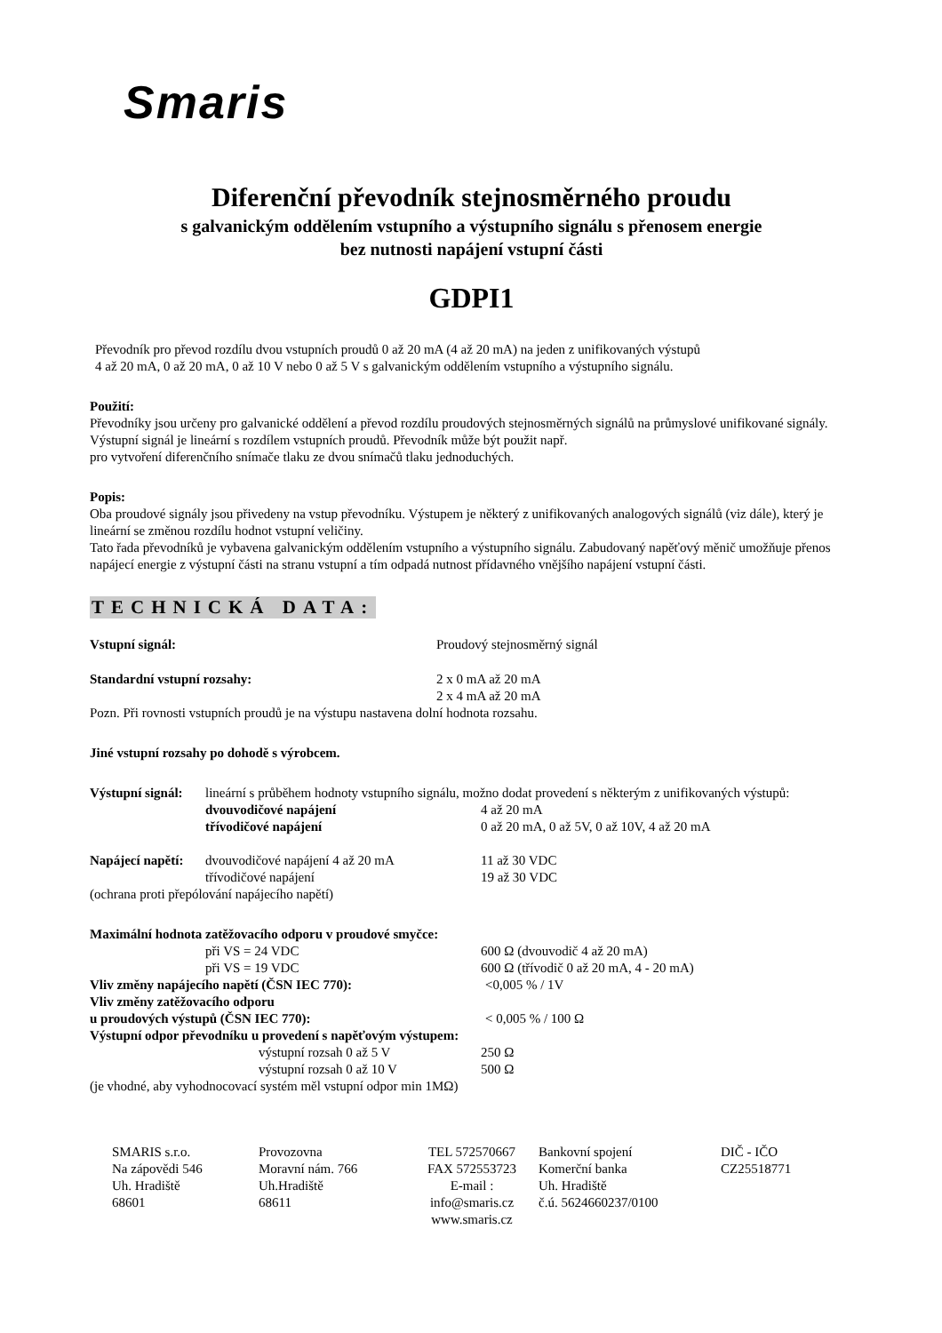Smaris
Diferenční převodník stejnosměrného proudu
s galvanickým oddělením vstupního a výstupního signálu s přenosem energie
bez nutnosti napájení vstupní části
GDPI1
Převodník pro převod rozdílu dvou vstupních proudů 0 až 20 mA (4 až 20 mA) na jeden z unifikovaných výstupů
4 až 20 mA, 0 až 20 mA, 0 až 10 V nebo 0 až 5 V s galvanickým oddělením vstupního a výstupního signálu.
Použití:
Převodníky jsou určeny pro galvanické oddělení a převod rozdílu proudových stejnosměrných signálů na průmyslové unifikované signály. Výstupní signál je lineární s rozdílem vstupních proudů. Převodník může být použit např.
pro vytvoření diferenčního snímače tlaku ze dvou snímačů tlaku jednoduchých.
Popis:
Oba proudové signály jsou přivedeny na vstup převodníku. Výstupem je některý z unifikovaných analogových signálů (viz dále), který je lineární se změnou rozdílu hodnot vstupní veličiny.
Tato řada převodníků je vybavena galvanickým oddělením vstupního a výstupního signálu. Zabudovaný napěťový měnič umožňuje přenos napájecí energie z výstupní části na stranu vstupní a tím odpadá nutnost přídavného vnějšího napájení vstupní části.
TECHNICKÁ DATA:
Vstupní signál: Proudový stejnosměrný signál
Standardní vstupní rozsahy: 2 x 0 mA až 20 mA
2 x 4 mA až 20 mA
Pozn. Při rovnosti vstupních proudů je na výstupu nastavena dolní hodnota rozsahu.
Jiné vstupní rozsahy po dohodě s výrobcem.
Výstupní signál:
lineární s průběhem hodnoty vstupního signálu, možno dodat provedení s některým z unifikovaných výstupů:
dvouvodičové napájení 4 až 20 mA
třívodičové napájení 0 až 20 mA, 0 až 5V, 0 až 10V, 4 až 20 mA
Napájecí napětí:
dvouvodičové napájení 4 až 20 mA 11 až 30 VDC
třívodičové napájení 19 až 30 VDC
(ochrana proti přepólování napájecího napětí)
Maximální hodnota zatěžovacího odporu v proudové smyčce:
při VS = 24 VDC 600 Ω (dvouvodič 4 až 20 mA)
při VS = 19 VDC 600 Ω (třívodič 0 až 20 mA, 4 - 20 mA)
Vliv změny napájecího napětí (ČSN IEC 770): <0,005 % / 1V
Vliv změny zatěžovacího odporu
u proudových výstupů (ČSN IEC 770): < 0,005 % / 100 Ω
Výstupní odpor převodníku u provedení s napěťovým výstupem:
výstupní rozsah 0 až 5 V 250 Ω
výstupní rozsah 0 až 10 V 500 Ω
(je vhodné, aby vyhodnocovací systém měl vstupní odpor min 1MΩ)
SMARIS s.r.o.
Na zápovědi 546
Uh. Hradiště
68601
Provozovna
Moravní nám. 766
Uh.Hradiště
68611
TEL 572570667
FAX 572553723
E-mail :
info@smaris.cz
www.smaris.cz
Bankovní spojení
Komerční banka
Uh. Hradiště
č.ú. 5624660237/0100
DIČ - IČO
CZ25518771